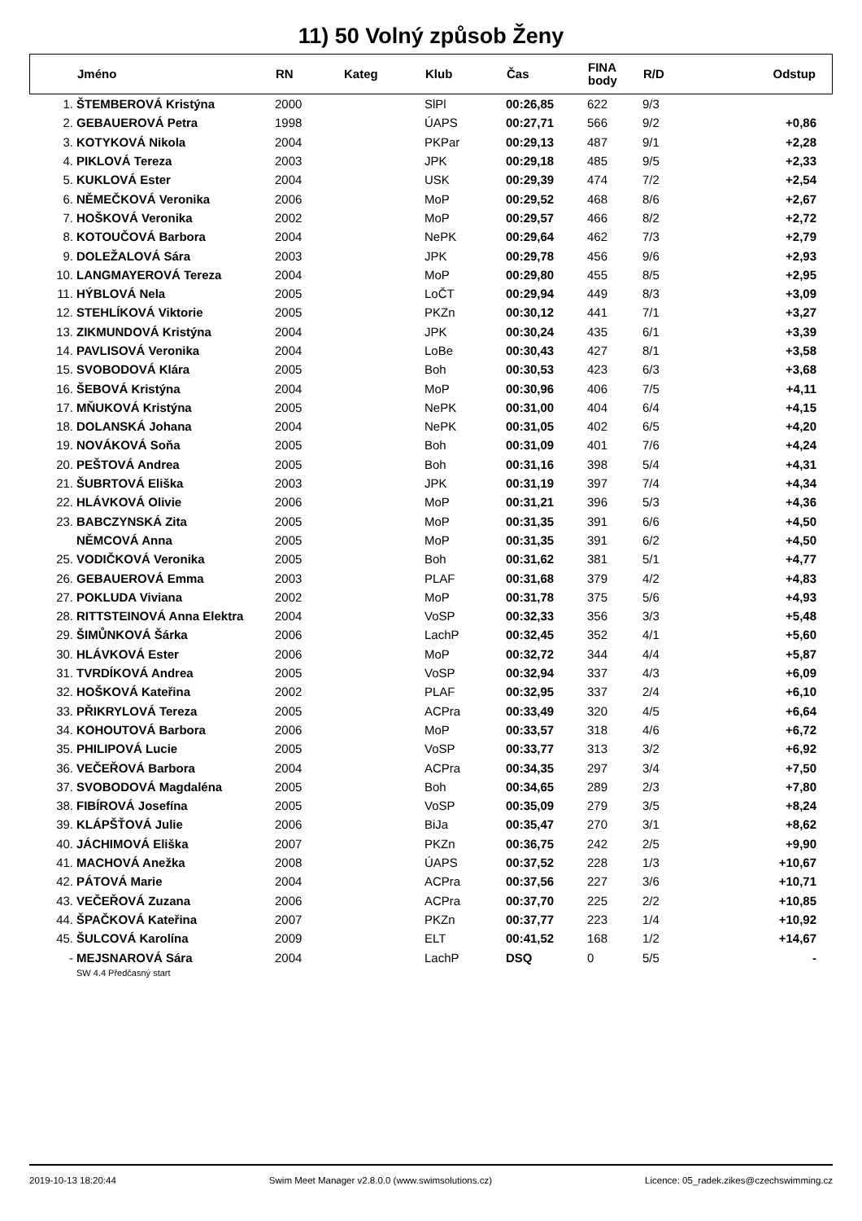11) 50 Volný způsob Ženy
| | Jméno | RN | Kateg | Klub | Čas | FINA body | R/D | Odstup |
| --- | --- | --- | --- | --- | --- | --- | --- | --- |
| 1. | ŠTEMBEROVÁ Kristýna | 2000 | | SlPl | 00:26,85 | 622 | 9/3 | |
| 2. | GEBAUEROVÁ Petra | 1998 | | ÚAPS | 00:27,71 | 566 | 9/2 | +0,86 |
| 3. | KOTYKOVÁ Nikola | 2004 | | PKPar | 00:29,13 | 487 | 9/1 | +2,28 |
| 4. | PIKLOVÁ Tereza | 2003 | | JPK | 00:29,18 | 485 | 9/5 | +2,33 |
| 5. | KUKLOVÁ Ester | 2004 | | USK | 00:29,39 | 474 | 7/2 | +2,54 |
| 6. | NĚMEČKOVÁ Veronika | 2006 | | MoP | 00:29,52 | 468 | 8/6 | +2,67 |
| 7. | HOŠKOVÁ Veronika | 2002 | | MoP | 00:29,57 | 466 | 8/2 | +2,72 |
| 8. | KOTOUČOVÁ Barbora | 2004 | | NePK | 00:29,64 | 462 | 7/3 | +2,79 |
| 9. | DOLEŽALOVÁ Sára | 2003 | | JPK | 00:29,78 | 456 | 9/6 | +2,93 |
| 10. | LANGMAYEROVÁ Tereza | 2004 | | MoP | 00:29,80 | 455 | 8/5 | +2,95 |
| 11. | HÝBLOVÁ Nela | 2005 | | LoČT | 00:29,94 | 449 | 8/3 | +3,09 |
| 12. | STEHLÍKOVÁ Viktorie | 2005 | | PKZn | 00:30,12 | 441 | 7/1 | +3,27 |
| 13. | ZIKMUNDOVÁ Kristýna | 2004 | | JPK | 00:30,24 | 435 | 6/1 | +3,39 |
| 14. | PAVLISOVÁ Veronika | 2004 | | LoBe | 00:30,43 | 427 | 8/1 | +3,58 |
| 15. | SVOBODOVÁ Klára | 2005 | | Boh | 00:30,53 | 423 | 6/3 | +3,68 |
| 16. | ŠEBOVÁ Kristýna | 2004 | | MoP | 00:30,96 | 406 | 7/5 | +4,11 |
| 17. | MŇUKOVÁ Kristýna | 2005 | | NePK | 00:31,00 | 404 | 6/4 | +4,15 |
| 18. | DOLANSKÁ Johana | 2004 | | NePK | 00:31,05 | 402 | 6/5 | +4,20 |
| 19. | NOVÁKOVÁ Soňa | 2005 | | Boh | 00:31,09 | 401 | 7/6 | +4,24 |
| 20. | PEŠTOVÁ Andrea | 2005 | | Boh | 00:31,16 | 398 | 5/4 | +4,31 |
| 21. | ŠUBRTOVÁ Eliška | 2003 | | JPK | 00:31,19 | 397 | 7/4 | +4,34 |
| 22. | HLÁVKOVÁ Olivie | 2006 | | MoP | 00:31,21 | 396 | 5/3 | +4,36 |
| 23. | BABCZYNSKÁ Zita | 2005 | | MoP | 00:31,35 | 391 | 6/6 | +4,50 |
| | NĚMCOVÁ Anna | 2005 | | MoP | 00:31,35 | 391 | 6/2 | +4,50 |
| 25. | VODIČKOVÁ Veronika | 2005 | | Boh | 00:31,62 | 381 | 5/1 | +4,77 |
| 26. | GEBAUEROVÁ Emma | 2003 | | PLAF | 00:31,68 | 379 | 4/2 | +4,83 |
| 27. | POKLUDA Viviana | 2002 | | MoP | 00:31,78 | 375 | 5/6 | +4,93 |
| 28. | RITTSTEINOVÁ Anna Elektra | 2004 | | VoSP | 00:32,33 | 356 | 3/3 | +5,48 |
| 29. | ŠIMŮNKOVÁ Šárka | 2006 | | LachP | 00:32,45 | 352 | 4/1 | +5,60 |
| 30. | HLÁVKOVÁ Ester | 2006 | | MoP | 00:32,72 | 344 | 4/4 | +5,87 |
| 31. | TVRDÍKOVÁ Andrea | 2005 | | VoSP | 00:32,94 | 337 | 4/3 | +6,09 |
| 32. | HOŠKOVÁ Kateřina | 2002 | | PLAF | 00:32,95 | 337 | 2/4 | +6,10 |
| 33. | PŘIKRYLOVÁ Tereza | 2005 | | ACPra | 00:33,49 | 320 | 4/5 | +6,64 |
| 34. | KOHOUTOVÁ Barbora | 2006 | | MoP | 00:33,57 | 318 | 4/6 | +6,72 |
| 35. | PHILIPOVÁ Lucie | 2005 | | VoSP | 00:33,77 | 313 | 3/2 | +6,92 |
| 36. | VEČEŘOVÁ Barbora | 2004 | | ACPra | 00:34,35 | 297 | 3/4 | +7,50 |
| 37. | SVOBODOVÁ Magdaléna | 2005 | | Boh | 00:34,65 | 289 | 2/3 | +7,80 |
| 38. | FIBÍROVÁ Josefína | 2005 | | VoSP | 00:35,09 | 279 | 3/5 | +8,24 |
| 39. | KLÁPŠŤOVÁ Julie | 2006 | | BiJa | 00:35,47 | 270 | 3/1 | +8,62 |
| 40. | JÁCHIMOVÁ Eliška | 2007 | | PKZn | 00:36,75 | 242 | 2/5 | +9,90 |
| 41. | MACHOVÁ Anežka | 2008 | | ÚAPS | 00:37,52 | 228 | 1/3 | +10,67 |
| 42. | PÁTOVÁ Marie | 2004 | | ACPra | 00:37,56 | 227 | 3/6 | +10,71 |
| 43. | VEČEŘOVÁ Zuzana | 2006 | | ACPra | 00:37,70 | 225 | 2/2 | +10,85 |
| 44. | ŠPAČKOVÁ Kateřina | 2007 | | PKZn | 00:37,77 | 223 | 1/4 | +10,92 |
| 45. | ŠULCOVÁ Karolína | 2009 | | ELT | 00:41,52 | 168 | 1/2 | +14,67 |
| - | MEJSNAROVÁ Sára | 2004 | | LachP | DSQ | 0 | 5/5 | - |
| | SW 4.4 Předčasný start | | | | | | | |
2019-10-13 18:20:44 Swim Meet Manager v2.8.0.0 (www.swimsolutions.cz) Licence: 05_radek.zikes@czechswimming.cz